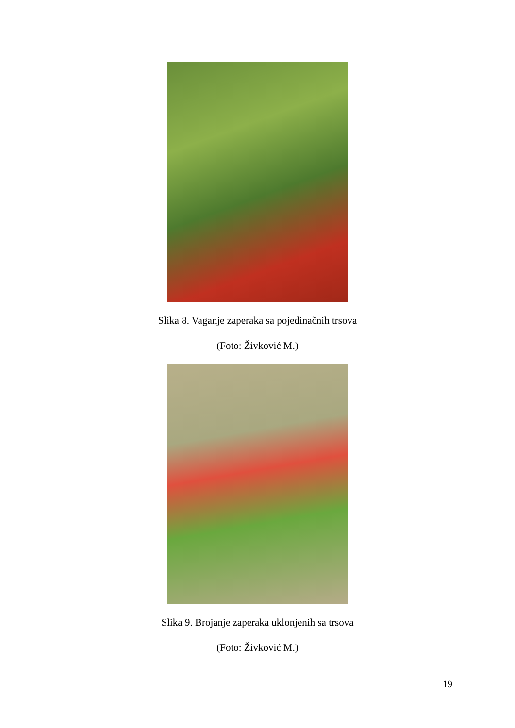Slika 8. Vaganje zaperaka sa pojedinačnih trsova
(Foto: Živković M.)
Slika 9. Brojanje zaperaka uklonjenih sa trsova
(Foto: Živković M.)
19